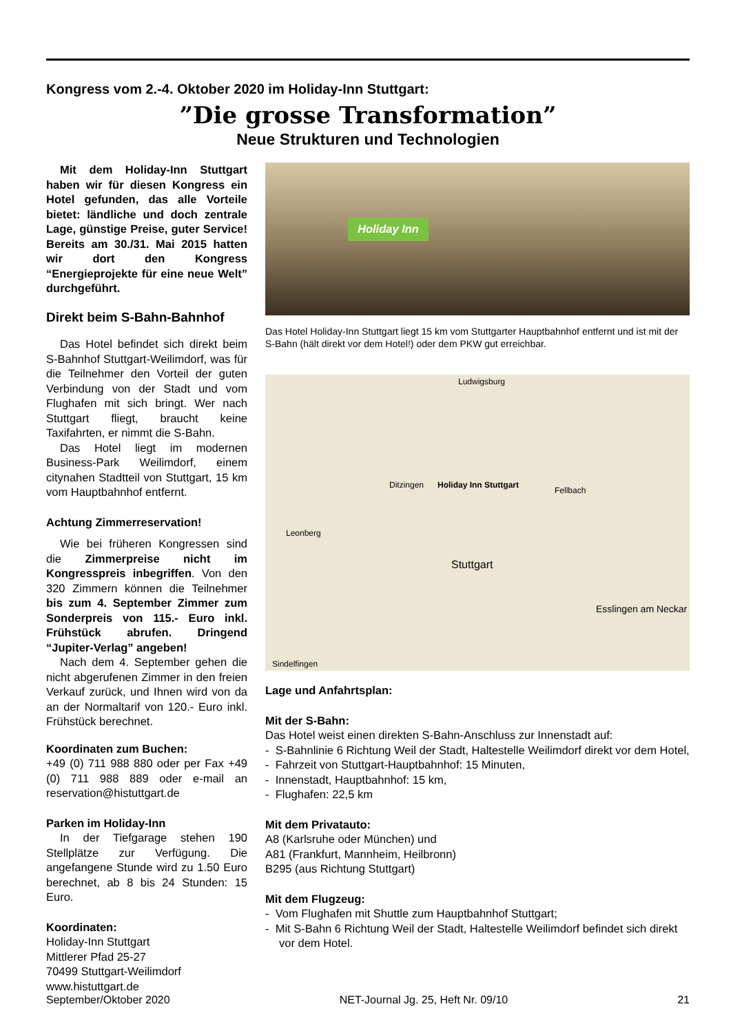Kongress vom 2.-4. Oktober 2020 im Holiday-Inn Stuttgart:
”Die grosse Transformation”
Neue Strukturen und Technologien
Mit dem Holiday-Inn Stuttgart haben wir für diesen Kongress ein Hotel gefunden, das alle Vorteile bietet: ländliche und doch zentrale Lage, günstige Preise, guter Service! Bereits am 30./31. Mai 2015 hatten wir dort den Kongress “Energieprojekte für eine neue Welt” durchgeführt.
Direkt beim S-Bahn-Bahnhof
Das Hotel befindet sich direkt beim S-Bahnhof Stuttgart-Weilimdorf, was für die Teilnehmer den Vorteil der guten Verbindung von der Stadt und vom Flughafen mit sich bringt. Wer nach Stuttgart fliegt, braucht keine Taxifahrten, er nimmt die S-Bahn.
Das Hotel liegt im modernen Business-Park Weilimdorf, einem citynahen Stadtteil von Stuttgart, 15 km vom Hauptbahnhof entfernt.
Achtung Zimmerreservation!
Wie bei früheren Kongressen sind die Zimmerpreise nicht im Kongresspreis inbegriffen. Von den 320 Zimmern können die Teilnehmer bis zum 4. September Zimmer zum Sonderpreis von 115.- Euro inkl. Frühstück abrufen. Dringend “Jupiter-Verlag” angeben!
Nach dem 4. September gehen die nicht abgerufenen Zimmer in den freien Verkauf zurück, und Ihnen wird von da an der Normaltarif von 120.- Euro inkl. Frühstück berechnet.
Koordinaten zum Buchen:
+49 (0) 711 988 880 oder per Fax +49 (0) 711 988 889 oder e-mail an reservation@histuttgart.de
Parken im Holiday-Inn
In der Tiefgarage stehen 190 Stellplätze zur Verfügung. Die angefangene Stunde wird zu 1.50 Euro berechnet, ab 8 bis 24 Stunden: 15 Euro.
Koordinaten:
Holiday-Inn Stuttgart
Mittlerer Pfad 25-27
70499 Stuttgart-Weilimdorf
www.histuttgart.de
Holiday Inn
Das Hotel Holiday-Inn Stuttgart liegt 15 km vom Stuttgarter Hauptbahnhof entfernt und ist mit der S-Bahn (hält direkt vor dem Hotel!) oder dem PKW gut erreichbar.
Ludwigsburg
Ditzingen Holiday Inn Stuttgart
Fellbach
Leonberg
Stuttgart
Esslingen am Neckar
Sindelfingen
Lage und Anfahrtsplan:
Mit der S-Bahn:
Das Hotel weist einen direkten S-Bahn-Anschluss zur Innenstadt auf:
- S-Bahnlinie 6 Richtung Weil der Stadt, Haltestelle Weilimdorf direkt vor dem Hotel,
- Fahrzeit von Stuttgart-Hauptbahnhof: 15 Minuten,
- Innenstadt, Hauptbahnhof: 15 km,
- Flughafen: 22,5 km
Mit dem Privatauto:
A8 (Karlsruhe oder München) und
A81 (Frankfurt, Mannheim, Heilbronn)
B295 (aus Richtung Stuttgart)
Mit dem Flugzeug:
- Vom Flughafen mit Shuttle zum Hauptbahnhof Stuttgart;
- Mit S-Bahn 6 Richtung Weil der Stadt, Haltestelle Weilimdorf befindet sich direkt vor dem Hotel.
September/Oktober 2020 NET-Journal Jg. 25, Heft Nr. 09/10 21